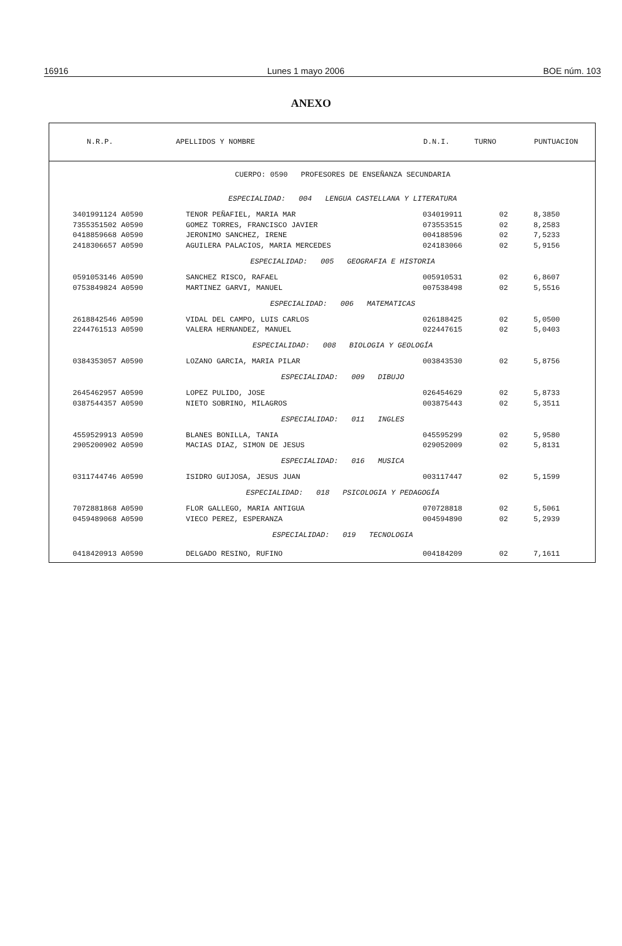16916 Lunes 1 mayo 2006 BOE núm. 103
ANEXO
| N.R.P. | APELLIDOS Y NOMBRE | D.N.I. | TURNO | PUNTUACION |
| --- | --- | --- | --- | --- |
| CUERPO: 0590 PROFESORES DE ENSEÑANZA SECUNDARIA | | | | |
| ESPECIALIDAD: 004 LENGUA CASTELLANA Y LITERATURA | | | | |
| 3401991124 A0590 | TENOR PEÑAFIEL, MARIA MAR | 034019911 | 02 | 8,3850 |
| 7355351502 A0590 | GOMEZ TORRES, FRANCISCO JAVIER | 073553515 | 02 | 8,2583 |
| 0418859668 A0590 | JERONIMO SANCHEZ, IRENE | 004188596 | 02 | 7,5233 |
| 2418306657 A0590 | AGUILERA PALACIOS, MARIA MERCEDES | 024183066 | 02 | 5,9156 |
| ESPECIALIDAD: 005 GEOGRAFIA E HISTORIA | | | | |
| 0591053146 A0590 | SANCHEZ RISCO, RAFAEL | 005910531 | 02 | 6,8607 |
| 0753849824 A0590 | MARTINEZ GARVI, MANUEL | 007538498 | 02 | 5,5516 |
| ESPECIALIDAD: 006 MATEMATICAS | | | | |
| 2618842546 A0590 | VIDAL DEL CAMPO, LUIS CARLOS | 026188425 | 02 | 5,0500 |
| 2244761513 A0590 | VALERA HERNANDEZ, MANUEL | 022447615 | 02 | 5,0403 |
| ESPECIALIDAD: 008 BIOLOGIA Y GEOLOGÍA | | | | |
| 0384353057 A0590 | LOZANO GARCIA, MARIA PILAR | 003843530 | 02 | 5,8756 |
| ESPECIALIDAD: 009 DIBUJO | | | | |
| 2645462957 A0590 | LOPEZ PULIDO, JOSE | 026454629 | 02 | 5,8733 |
| 0387544357 A0590 | NIETO SOBRINO, MILAGROS | 003875443 | 02 | 5,3511 |
| ESPECIALIDAD: 011 INGLES | | | | |
| 4559529913 A0590 | BLANES BONILLA, TANIA | 045595299 | 02 | 5,9580 |
| 2905200902 A0590 | MACIAS DIAZ, SIMON DE JESUS | 029052009 | 02 | 5,8131 |
| ESPECIALIDAD: 016 MUSICA | | | | |
| 0311744746 A0590 | ISIDRO GUIJOSA, JESUS JUAN | 003117447 | 02 | 5,1599 |
| ESPECIALIDAD: 018 PSICOLOGIA Y PEDAGOGÍA | | | | |
| 7072881868 A0590 | FLOR GALLEGO, MARIA ANTIGUA | 070728818 | 02 | 5,5061 |
| 0459489068 A0590 | VIECO PEREZ, ESPERANZA | 004594890 | 02 | 5,2939 |
| ESPECIALIDAD: 019 TECNOLOGIA | | | | |
| 0418420913 A0590 | DELGADO RESINO, RUFINO | 004184209 | 02 | 7,1611 |